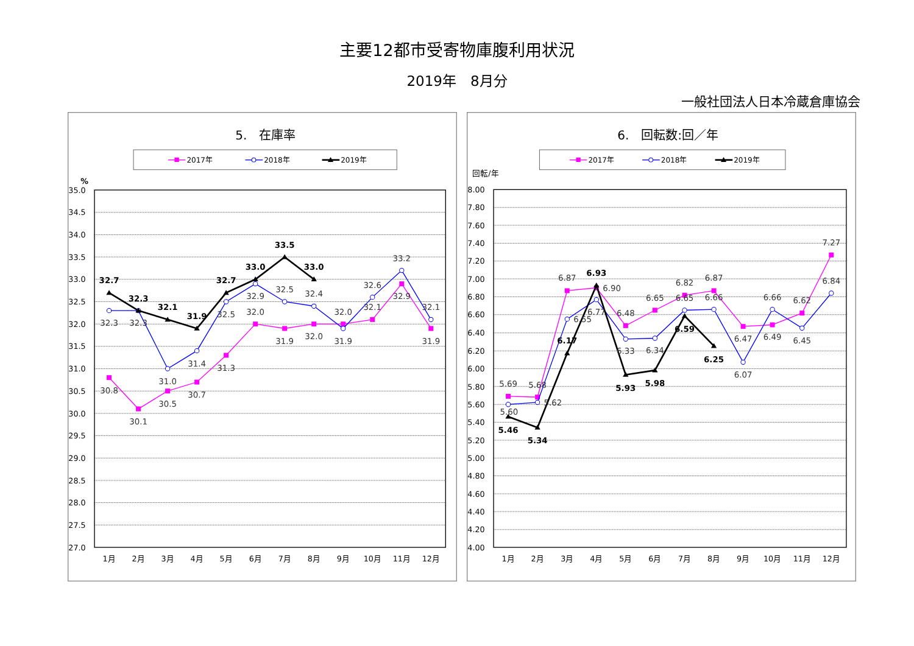主要12都市受寄物庫腹利用状況
2019年　8月分
一般社団法人日本冷蔵倉庫協会
5.　在庫率
2017年
2018年
2019年
%
35.0
34.5
34.0
33.5
33.0
32.5
32.0
31.5
31.0
30.5
30.0
29.5
29.0
28.5
28.0
27.5
27.0
1月
2月
3月
4月
5月
6月
7月
8月
9月
10月
11月
12月
30.8
30.1
30.5
30.7
31.3
32.0
31.9
32.0
32.0
32.1
32.9
31.9
32.3
32.3
31.0
31.4
32.5
32.9
32.5
32.4
31.9
32.6
33.2
32.1
32.7
32.3
32.1
31.9
32.7
33.0
33.5
33.0
6.　回転数:回／年
2017年
2018年
2019年
回転/年
8.00
7.80
7.60
7.40
7.20
7.00
6.80
6.60
6.40
6.20
6.00
5.80
5.60
5.40
5.20
5.00
4.80
4.60
4.40
4.20
4.00
1月
2月
3月
4月
5月
6月
7月
8月
9月
10月
11月
12月
5.69
5.68
6.87
6.90
6.48
6.65
6.82
6.87
6.47
6.49
6.62
7.27
5.60
5.62
6.55
6.77
6.33
6.34
6.65
6.66
6.07
6.66
6.45
6.84
5.46
5.34
6.17
6.93
5.93
5.98
6.59
6.25